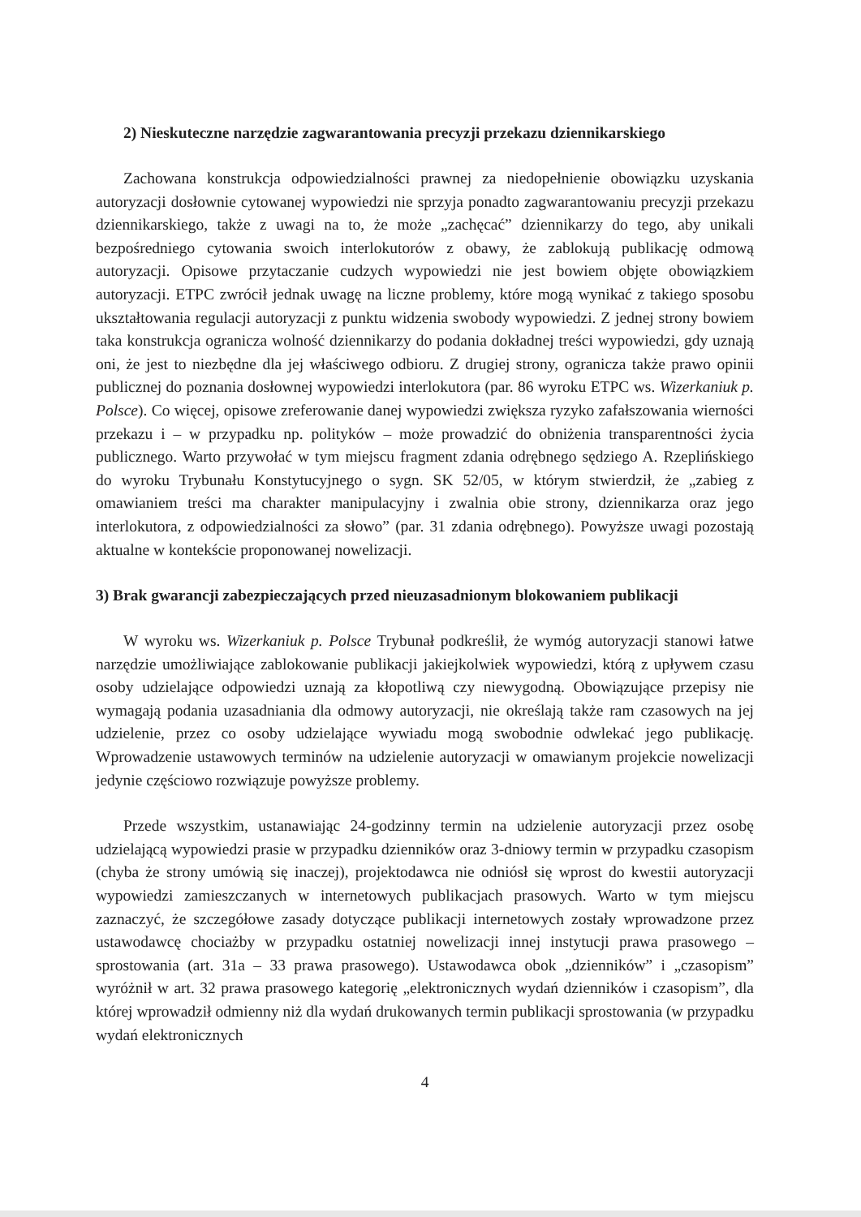2) Nieskuteczne narzędzie zagwarantowania precyzji przekazu dziennikarskiego
Zachowana konstrukcja odpowiedzialności prawnej za niedopełnienie obowiązku uzyskania autoryzacji dosłownie cytowanej wypowiedzi nie sprzyja ponadto zagwarantowaniu precyzji przekazu dziennikarskiego, także z uwagi na to, że może „zachęcać” dziennikarzy do tego, aby unikali bezpośredniego cytowania swoich interlokutorów z obawy, że zablokują publikację odmową autoryzacji. Opisowe przytaczanie cudzych wypowiedzi nie jest bowiem objęte obowiązkiem autoryzacji. ETPC zwrócił jednak uwagę na liczne problemy, które mogą wynikać z takiego sposobu ukształtowania regulacji autoryzacji z punktu widzenia swobody wypowiedzi. Z jednej strony bowiem taka konstrukcja ogranicza wolność dziennikarzy do podania dokładnej treści wypowiedzi, gdy uznają oni, że jest to niezbędne dla jej właściwego odbioru. Z drugiej strony, ogranicza także prawo opinii publicznej do poznania dosłownej wypowiedzi interlokutora (par. 86 wyroku ETPC ws. Wizerkaniuk p. Polsce). Co więcej, opisowe zreferowanie danej wypowiedzi zwiększa ryzyko zafałszowania wierności przekazu i – w przypadku np. polityków – może prowadzić do obniżenia transparentności życia publicznego. Warto przywołać w tym miejscu fragment zdania odrębnego sędziego A. Rzeplińskiego do wyroku Trybunału Konstytucyjnego o sygn. SK 52/05, w którym stwierdził, że „zabieg z omawianiem treści ma charakter manipulacyjny i zwalnia obie strony, dziennikarza oraz jego interlokutora, z odpowiedzialności za słowo” (par. 31 zdania odrębnego). Powyższe uwagi pozostają aktualne w kontekście proponowanej nowelizacji.
3) Brak gwarancji zabezpieczających przed nieuzasadnionym blokowaniem publikacji
W wyroku ws. Wizerkaniuk p. Polsce Trybunał podkreślił, że wymóg autoryzacji stanowi łatwe narzędzie umożliwiające zablokowanie publikacji jakiejkolwiek wypowiedzi, którą z upływem czasu osoby udzielające odpowiedzi uznają za kłopotliwą czy niewygodną. Obowiązujące przepisy nie wymagają podania uzasadniania dla odmowy autoryzacji, nie określają także ram czasowych na jej udzielenie, przez co osoby udzielające wywiadu mogą swobodnie odwlekać jego publikację. Wprowadzenie ustawowych terminów na udzielenie autoryzacji w omawianym projekcie nowelizacji jedynie częściowo rozwiązuje powyższe problemy.
Przede wszystkim, ustanawiając 24-godzinny termin na udzielenie autoryzacji przez osobę udzielającą wypowiedzi prasie w przypadku dzienników oraz 3-dniowy termin w przypadku czasopism (chyba że strony umówią się inaczej), projektodawca nie odniósł się wprost do kwestii autoryzacji wypowiedzi zamieszczanych w internetowych publikacjach prasowych. Warto w tym miejscu zaznaczyć, że szczegółowe zasady dotyczące publikacji internetowych zostały wprowadzone przez ustawodawcę chociażby w przypadku ostatniej nowelizacji innej instytucji prawa prasowego – sprostowania (art. 31a – 33 prawa prasowego). Ustawodawca obok „dzienników” i „czasopism” wyróżnił w art. 32 prawa prasowego kategorię „elektronicznych wydań dzienników i czasopism”, dla której wprowadził odmienny niż dla wydań drukowanych termin publikacji sprostowania (w przypadku wydań elektronicznych
4